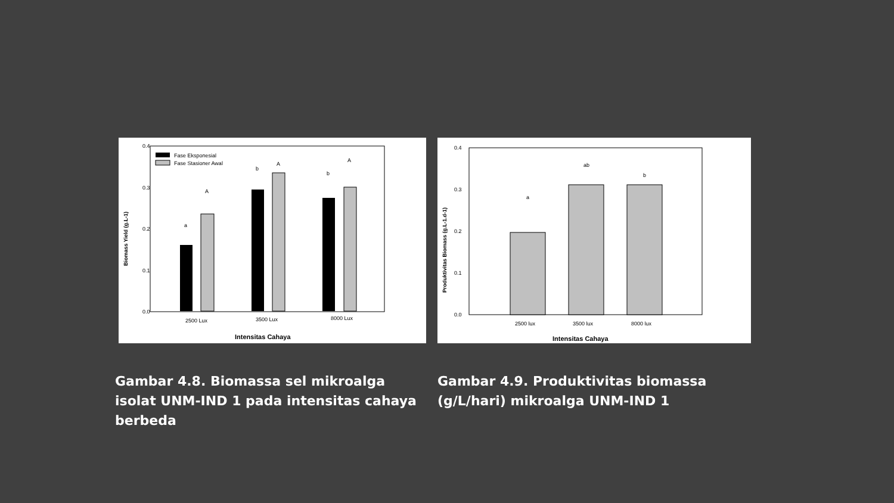0.4
0.3
0.2
0.1
0.0
Fase Eksponesial
Fase Stasioner Awal
a
A
b
A
b
A
2500 Lux
3500 Lux
8000 Lux
Intensitas Cahaya
Biomass Yield (g.L-1)
0.4
0.3
0.2
0.1
0.0
a
ab
b
2500 lux
3500 lux
8000 lux
Intensitas Cahaya
Produktivitas Biomass (g.L-1.d-1)
Gambar 4.8. Biomassa sel mikroalga isolat UNM-IND 1 pada intensitas cahaya berbeda
Gambar 4.9. Produktivitas biomassa (g/L/hari) mikroalga UNM-IND 1